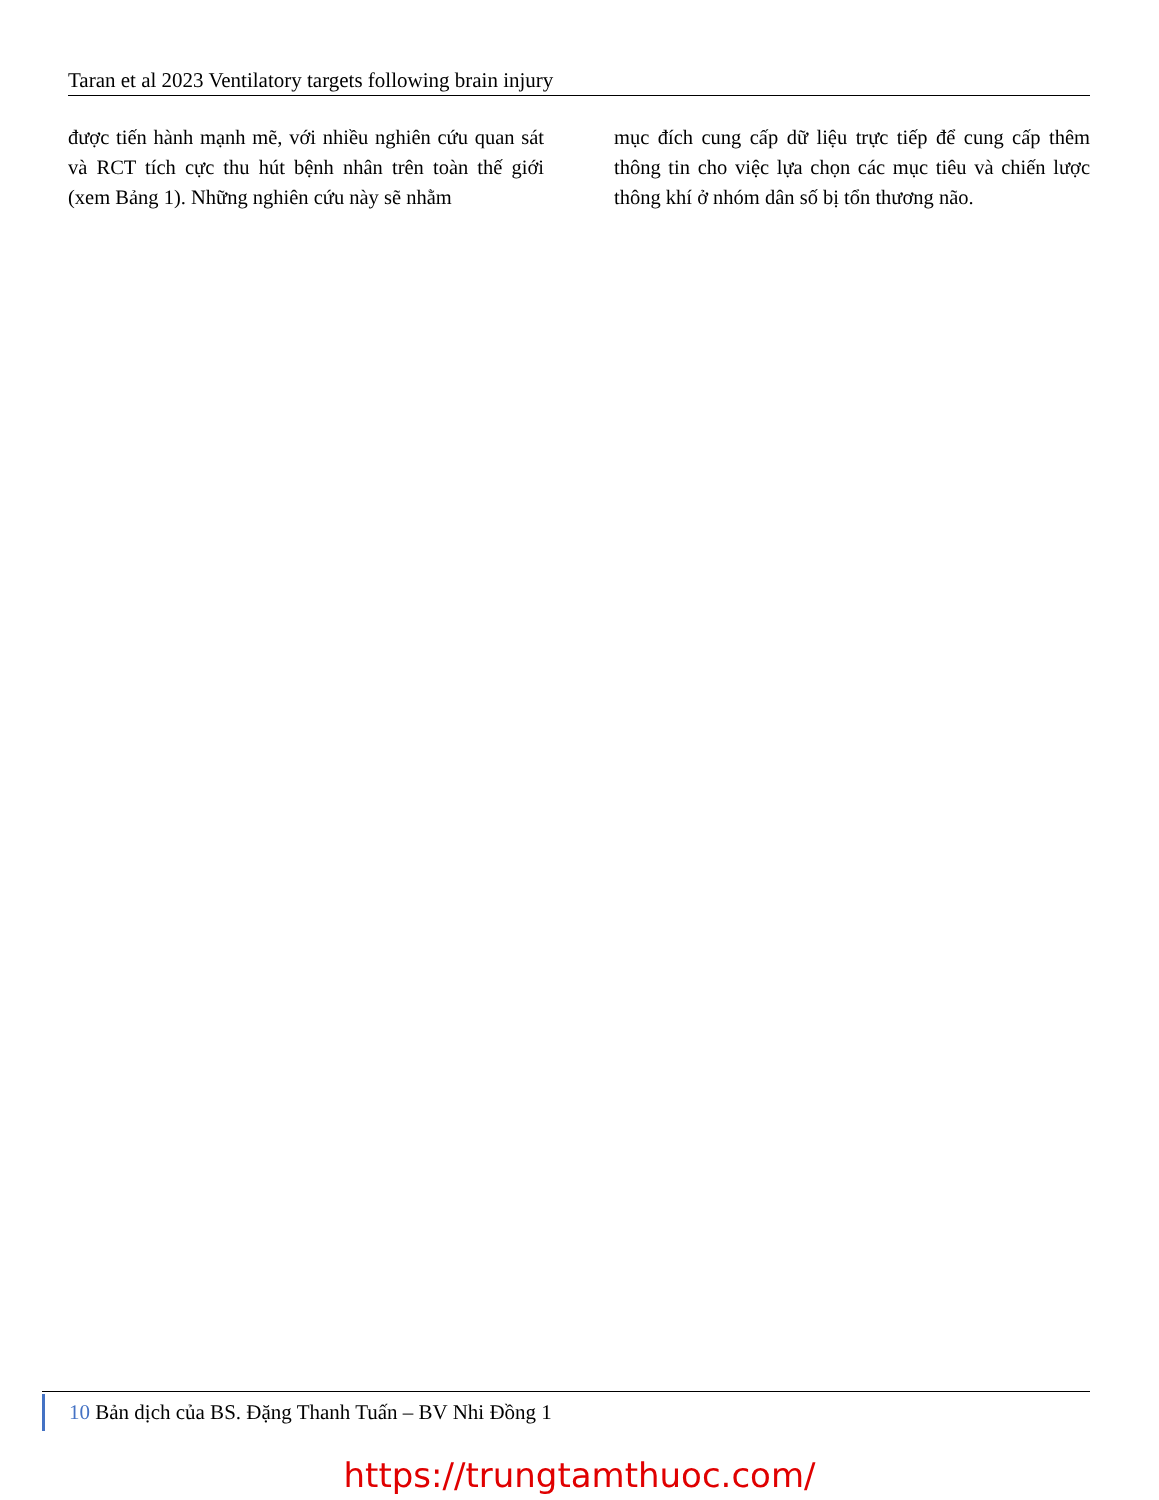Taran et al 2023 Ventilatory targets following brain injury
được tiến hành mạnh mẽ, với nhiều nghiên cứu quan sát và RCT tích cực thu hút bệnh nhân trên toàn thế giới (xem Bảng 1). Những nghiên cứu này sẽ nhằm
mục đích cung cấp dữ liệu trực tiếp để cung cấp thêm thông tin cho việc lựa chọn các mục tiêu và chiến lược thông khí ở nhóm dân số bị tổn thương não.
10 Bản dịch của BS. Đặng Thanh Tuấn – BV Nhi Đồng 1
https://trungtamthuoc.com/